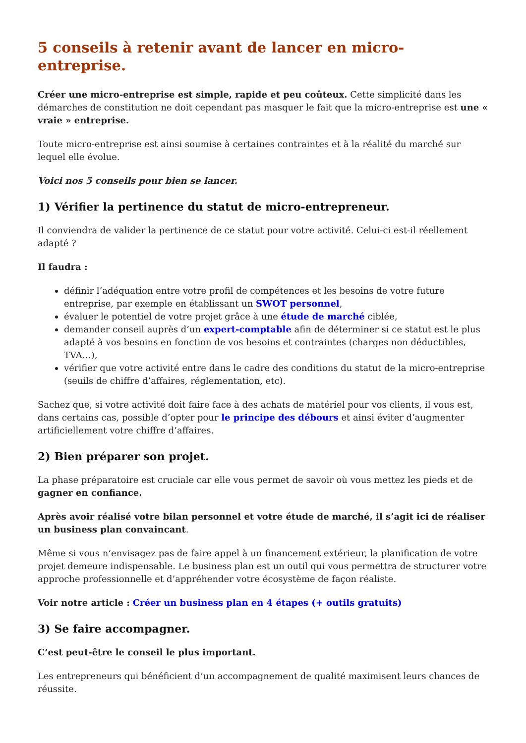5 conseils à retenir avant de lancer en micro-entreprise.
Créer une micro-entreprise est simple, rapide et peu coûteux. Cette simplicité dans les démarches de constitution ne doit cependant pas masquer le fait que la micro-entreprise est une « vraie » entreprise.
Toute micro-entreprise est ainsi soumise à certaines contraintes et à la réalité du marché sur lequel elle évolue.
Voici nos 5 conseils pour bien se lancer.
1) Vérifier la pertinence du statut de micro-entrepreneur.
Il conviendra de valider la pertinence de ce statut pour votre activité. Celui-ci est-il réellement adapté ?
Il faudra :
définir l’adéquation entre votre profil de compétences et les besoins de votre future entreprise, par exemple en établissant un SWOT personnel,
évaluer le potentiel de votre projet grâce à une étude de marché ciblée,
demander conseil auprès d’un expert-comptable afin de déterminer si ce statut est le plus adapté à vos besoins en fonction de vos besoins et contraintes (charges non déductibles, TVA…),
vérifier que votre activité entre dans le cadre des conditions du statut de la micro-entreprise (seuils de chiffre d’affaires, réglementation, etc).
Sachez que, si votre activité doit faire face à des achats de matériel pour vos clients, il vous est, dans certains cas, possible d’opter pour le principe des débours et ainsi éviter d’augmenter artificiellement votre chiffre d’affaires.
2) Bien préparer son projet.
La phase préparatoire est cruciale car elle vous permet de savoir où vous mettez les pieds et de gagner en confiance.
Après avoir réalisé votre bilan personnel et votre étude de marché, il s’agit ici de réaliser un business plan convaincant.
Même si vous n’envisagez pas de faire appel à un financement extérieur, la planification de votre projet demeure indispensable. Le business plan est un outil qui vous permettra de structurer votre approche professionnelle et d’appréhender votre écosystème de façon réaliste.
Voir notre article : Créer un business plan en 4 étapes (+ outils gratuits)
3) Se faire accompagner.
C’est peut-être le conseil le plus important.
Les entrepreneurs qui bénéficient d’un accompagnement de qualité maximisent leurs chances de réussite.